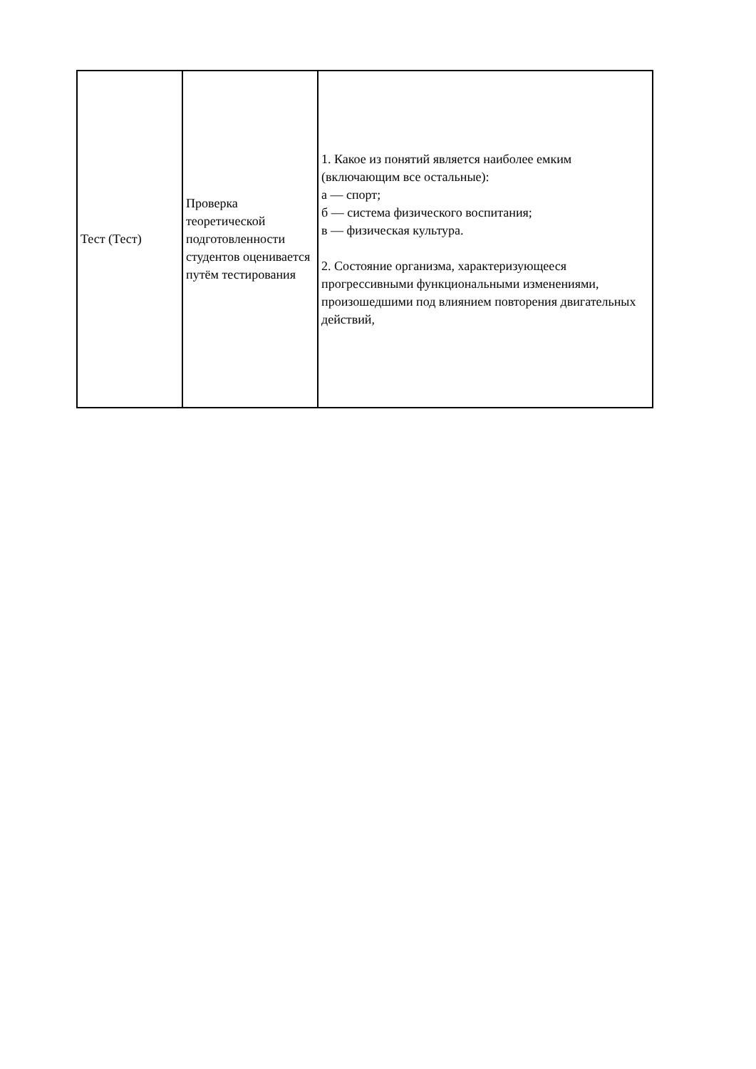| Тест (Тест) | Проверка теоретической подготовленности студентов оценивается путём тестирования | 1. Какое из понятий является наиболее емким (включающим все остальные): а — спорт; б — система физического воспитания; в — физическая культура. 2. Состояние организма, характеризующееся прогрессивными функциональными изменениями, произошедшими под влиянием повторения двигательных действий, |